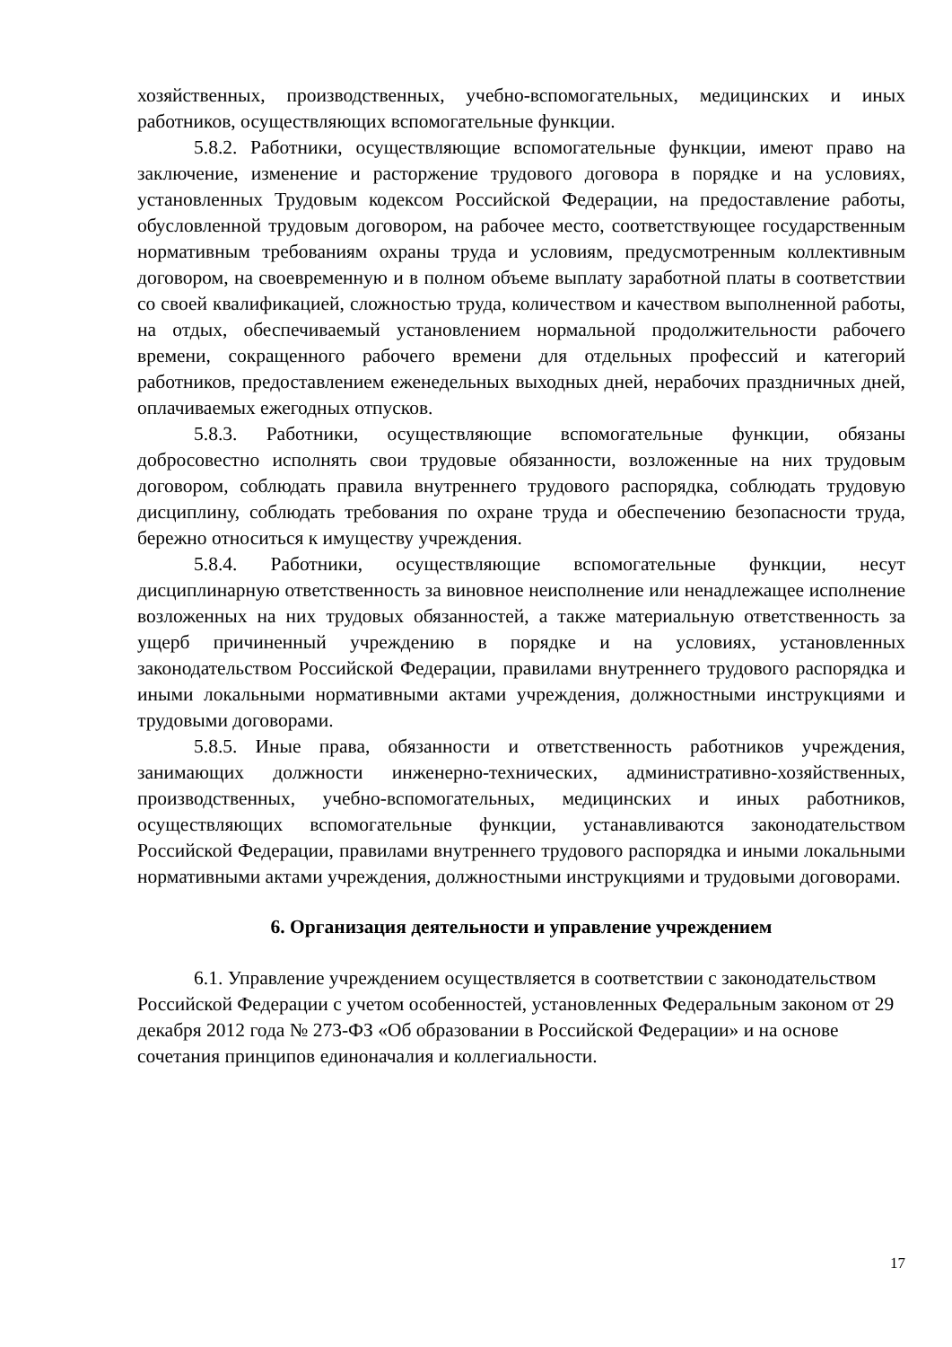хозяйственных, производственных, учебно-вспомогательных, медицинских и иных работников, осуществляющих вспомогательные функции.
5.8.2. Работники, осуществляющие вспомогательные функции, имеют право на заключение, изменение и расторжение трудового договора в порядке и на условиях, установленных Трудовым кодексом Российской Федерации, на предоставление работы, обусловленной трудовым договором, на рабочее место, соответствующее государственным нормативным требованиям охраны труда и условиям, предусмотренным коллективным договором, на своевременную и в полном объеме выплату заработной платы в соответствии со своей квалификацией, сложностью труда, количеством и качеством выполненной работы, на отдых, обеспечиваемый установлением нормальной продолжительности рабочего времени, сокращенного рабочего времени для отдельных профессий и категорий работников, предоставлением еженедельных выходных дней, нерабочих праздничных дней, оплачиваемых ежегодных отпусков.
5.8.3. Работники, осуществляющие вспомогательные функции, обязаны добросовестно исполнять свои трудовые обязанности, возложенные на них трудовым договором, соблюдать правила внутреннего трудового распорядка, соблюдать трудовую дисциплину, соблюдать требования по охране труда и обеспечению безопасности труда, бережно относиться к имуществу учреждения.
5.8.4. Работники, осуществляющие вспомогательные функции, несут дисциплинарную ответственность за виновное неисполнение или ненадлежащее исполнение возложенных на них трудовых обязанностей, а также материальную ответственность за ущерб причиненный учреждению в порядке и на условиях, установленных законодательством Российской Федерации, правилами внутреннего трудового распорядка и иными локальными нормативными актами учреждения, должностными инструкциями и трудовыми договорами.
5.8.5. Иные права, обязанности и ответственность работников учреждения, занимающих должности инженерно-технических, административно-хозяйственных, производственных, учебно-вспомогательных, медицинских и иных работников, осуществляющих вспомогательные функции, устанавливаются законодательством Российской Федерации, правилами внутреннего трудового распорядка и иными локальными нормативными актами учреждения, должностными инструкциями и трудовыми договорами.
6. Организация деятельности и управление учреждением
6.1. Управление учреждением осуществляется в соответствии с законодательством Российской Федерации с учетом особенностей, установленных Федеральным законом от 29 декабря 2012 года № 273-ФЗ «Об образовании в Российской Федерации» и на основе сочетания принципов единоначалия и коллегиальности.
17